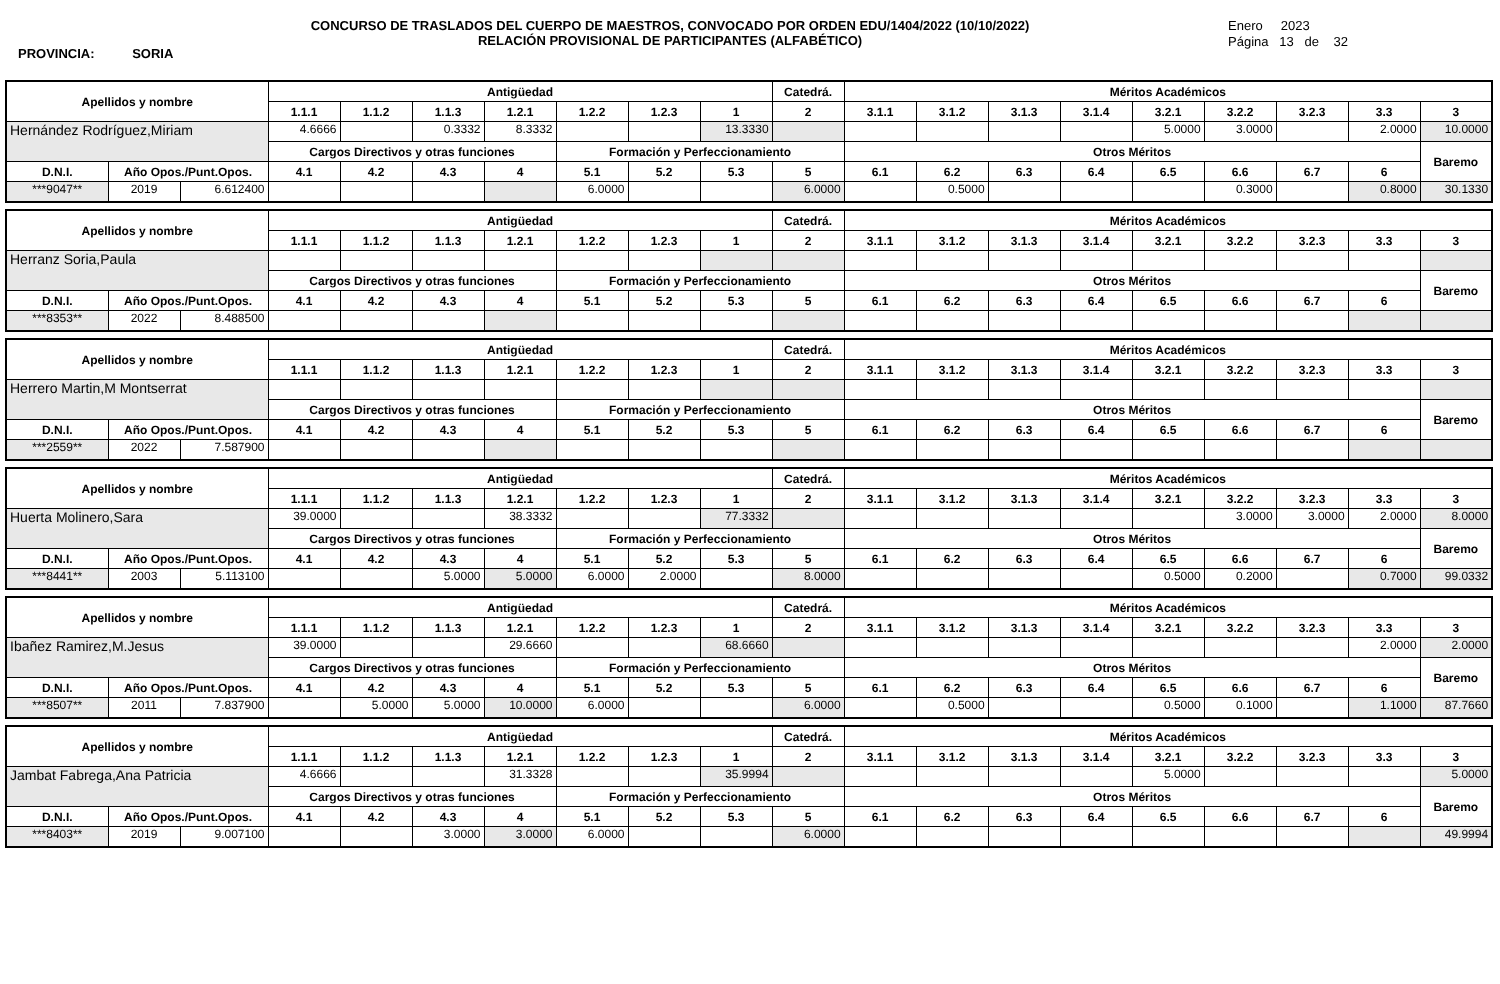CONCURSO DE TRASLADOS DEL CUERPO DE MAESTROS, CONVOCADO POR ORDEN EDU/1404/2022 (10/10/2022)
RELACIÓN PROVISIONAL DE PARTICIPANTES (ALFABÉTICO)
Enero 2023
Página 13 de 32
PROVINCIA: SORIA
| Apellidos y nombre | | | Antigüedad | | | | | | | Catedrá. | Méritos Académicos | | | | | | | | |
| --- | --- | --- | --- | --- | --- | --- | --- | --- | --- | --- | --- | --- | --- | --- | --- | --- | --- | --- | --- |
| | | | 1.1.1 | 1.1.2 | 1.1.3 | 1.2.1 | 1.2.2 | 1.2.3 | 1 | 2 | 3.1.1 | 3.1.2 | 3.1.3 | 3.1.4 | 3.2.1 | 3.2.2 | 3.2.3 | 3.3 | 3 |
| Hernández Rodríguez,Miriam | | | 4.6666 | | 0.3332 | 8.3332 | | | 13.3330 | | | | | | 5.0000 | 3.0000 | | 2.0000 | 10.0000 |
| | | | Cargos Directivos y otras funciones | | | | Formación y Perfeccionamiento | | | | Otros Méritos | | | | | | | | Baremo |
| D.N.I. | Año Opos./Punt.Opos. | | 4.1 | 4.2 | 4.3 | 4 | 5.1 | 5.2 | 5.3 | 5 | 6.1 | 6.2 | 6.3 | 6.4 | 6.5 | 6.6 | 6.7 | 6 | |
| ***9047** | 2019 | 6.612400 | | | | | 6.0000 | | | 6.0000 | | 0.5000 | | | | 0.3000 | | 0.8000 | 30.1330 |
| Apellidos y nombre | | | Antigüedad | | | | | | | Catedrá. | Méritos Académicos | | | | | | | | |
| --- | --- | --- | --- | --- | --- | --- | --- | --- | --- | --- | --- | --- | --- | --- | --- | --- | --- | --- | --- |
| | | | 1.1.1 | 1.1.2 | 1.1.3 | 1.2.1 | 1.2.2 | 1.2.3 | 1 | 2 | 3.1.1 | 3.1.2 | 3.1.3 | 3.1.4 | 3.2.1 | 3.2.2 | 3.2.3 | 3.3 | 3 |
| Herranz Soria,Paula | | | | | | | | | | | | | | | | | | | |
| | | | Cargos Directivos y otras funciones | | | | Formación y Perfeccionamiento | | | | Otros Méritos | | | | | | | | Baremo |
| D.N.I. | Año Opos./Punt.Opos. | | 4.1 | 4.2 | 4.3 | 4 | 5.1 | 5.2 | 5.3 | 5 | 6.1 | 6.2 | 6.3 | 6.4 | 6.5 | 6.6 | 6.7 | 6 | |
| ***8353** | 2022 | 8.488500 | | | | | | | | | | | | | | | | | |
| Apellidos y nombre | | | Antigüedad | | | | | | | Catedrá. | Méritos Académicos | | | | | | | | |
| --- | --- | --- | --- | --- | --- | --- | --- | --- | --- | --- | --- | --- | --- | --- | --- | --- | --- | --- | --- |
| | | | 1.1.1 | 1.1.2 | 1.1.3 | 1.2.1 | 1.2.2 | 1.2.3 | 1 | 2 | 3.1.1 | 3.1.2 | 3.1.3 | 3.1.4 | 3.2.1 | 3.2.2 | 3.2.3 | 3.3 | 3 |
| Herrero Martin,M Montserrat | | | | | | | | | | | | | | | | | | | |
| | | | Cargos Directivos y otras funciones | | | | Formación y Perfeccionamiento | | | | Otros Méritos | | | | | | | | Baremo |
| D.N.I. | Año Opos./Punt.Opos. | | 4.1 | 4.2 | 4.3 | 4 | 5.1 | 5.2 | 5.3 | 5 | 6.1 | 6.2 | 6.3 | 6.4 | 6.5 | 6.6 | 6.7 | 6 | |
| ***2559** | 2022 | 7.587900 | | | | | | | | | | | | | | | | | |
| Apellidos y nombre | | | Antigüedad | | | | | | | Catedrá. | Méritos Académicos | | | | | | | | |
| --- | --- | --- | --- | --- | --- | --- | --- | --- | --- | --- | --- | --- | --- | --- | --- | --- | --- | --- | --- |
| | | | 1.1.1 | 1.1.2 | 1.1.3 | 1.2.1 | 1.2.2 | 1.2.3 | 1 | 2 | 3.1.1 | 3.1.2 | 3.1.3 | 3.1.4 | 3.2.1 | 3.2.2 | 3.2.3 | 3.3 | 3 |
| Huerta Molinero,Sara | | | 39.0000 | | | 38.3332 | | | 77.3332 | | | | | | | 3.0000 | 3.0000 | 2.0000 | 8.0000 |
| | | | Cargos Directivos y otras funciones | | | | Formación y Perfeccionamiento | | | | Otros Méritos | | | | | | | | Baremo |
| D.N.I. | Año Opos./Punt.Opos. | | 4.1 | 4.2 | 4.3 | 4 | 5.1 | 5.2 | 5.3 | 5 | 6.1 | 6.2 | 6.3 | 6.4 | 6.5 | 6.6 | 6.7 | 6 | |
| ***8441** | 2003 | 5.113100 | | | 5.0000 | 5.0000 | 6.0000 | 2.0000 | | 8.0000 | | | | | 0.5000 | 0.2000 | | 0.7000 | 99.0332 |
| Apellidos y nombre | | | Antigüedad | | | | | | | Catedrá. | Méritos Académicos | | | | | | | | |
| --- | --- | --- | --- | --- | --- | --- | --- | --- | --- | --- | --- | --- | --- | --- | --- | --- | --- | --- | --- |
| | | | 1.1.1 | 1.1.2 | 1.1.3 | 1.2.1 | 1.2.2 | 1.2.3 | 1 | 2 | 3.1.1 | 3.1.2 | 3.1.3 | 3.1.4 | 3.2.1 | 3.2.2 | 3.2.3 | 3.3 | 3 |
| Ibañez Ramirez,M.Jesus | | | 39.0000 | | | 29.6660 | | | 68.6660 | | | | | | | | | 2.0000 | 2.0000 |
| | | | Cargos Directivos y otras funciones | | | | Formación y Perfeccionamiento | | | | Otros Méritos | | | | | | | | Baremo |
| D.N.I. | Año Opos./Punt.Opos. | | 4.1 | 4.2 | 4.3 | 4 | 5.1 | 5.2 | 5.3 | 5 | 6.1 | 6.2 | 6.3 | 6.4 | 6.5 | 6.6 | 6.7 | 6 | |
| ***8507** | 2011 | 7.837900 | | 5.0000 | 5.0000 | 10.0000 | 6.0000 | | | 6.0000 | | 0.5000 | | | 0.5000 | 0.1000 | | 1.1000 | 87.7660 |
| Apellidos y nombre | | | Antigüedad | | | | | | | Catedrá. | Méritos Académicos | | | | | | | | |
| --- | --- | --- | --- | --- | --- | --- | --- | --- | --- | --- | --- | --- | --- | --- | --- | --- | --- | --- | --- |
| | | | 1.1.1 | 1.1.2 | 1.1.3 | 1.2.1 | 1.2.2 | 1.2.3 | 1 | 2 | 3.1.1 | 3.1.2 | 3.1.3 | 3.1.4 | 3.2.1 | 3.2.2 | 3.2.3 | 3.3 | 3 |
| Jambat Fabrega,Ana Patricia | | | 4.6666 | | | 31.3328 | | | 35.9994 | | | | | | 5.0000 | | | | 5.0000 |
| | | | Cargos Directivos y otras funciones | | | | Formación y Perfeccionamiento | | | | Otros Méritos | | | | | | | | Baremo |
| D.N.I. | Año Opos./Punt.Opos. | | 4.1 | 4.2 | 4.3 | 4 | 5.1 | 5.2 | 5.3 | 5 | 6.1 | 6.2 | 6.3 | 6.4 | 6.5 | 6.6 | 6.7 | 6 | |
| ***8403** | 2019 | 9.007100 | | | 3.0000 | 3.0000 | 6.0000 | | | 6.0000 | | | | | | | | | 49.9994 |